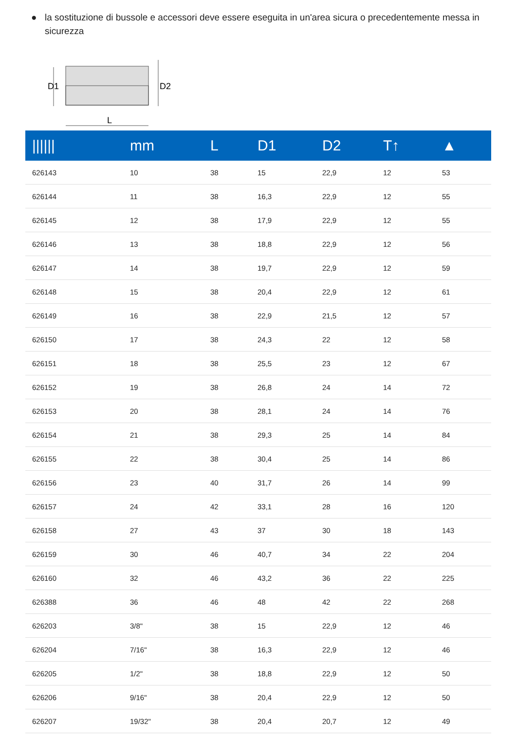● la sostituzione di bussole e accessori deve essere eseguita in un'area sicura o precedentemente messa in sicurezza
D1
D2
L
| ////// | mm | L | D1 | D2 | T↑ | ▲ |
| --- | --- | --- | --- | --- | --- | --- |
| 626143 | 10 | 38 | 15 | 22,9 | 12 | 53 |
| 626144 | 11 | 38 | 16,3 | 22,9 | 12 | 55 |
| 626145 | 12 | 38 | 17,9 | 22,9 | 12 | 55 |
| 626146 | 13 | 38 | 18,8 | 22,9 | 12 | 56 |
| 626147 | 14 | 38 | 19,7 | 22,9 | 12 | 59 |
| 626148 | 15 | 38 | 20,4 | 22,9 | 12 | 61 |
| 626149 | 16 | 38 | 22,9 | 21,5 | 12 | 57 |
| 626150 | 17 | 38 | 24,3 | 22 | 12 | 58 |
| 626151 | 18 | 38 | 25,5 | 23 | 12 | 67 |
| 626152 | 19 | 38 | 26,8 | 24 | 14 | 72 |
| 626153 | 20 | 38 | 28,1 | 24 | 14 | 76 |
| 626154 | 21 | 38 | 29,3 | 25 | 14 | 84 |
| 626155 | 22 | 38 | 30,4 | 25 | 14 | 86 |
| 626156 | 23 | 40 | 31,7 | 26 | 14 | 99 |
| 626157 | 24 | 42 | 33,1 | 28 | 16 | 120 |
| 626158 | 27 | 43 | 37 | 30 | 18 | 143 |
| 626159 | 30 | 46 | 40,7 | 34 | 22 | 204 |
| 626160 | 32 | 46 | 43,2 | 36 | 22 | 225 |
| 626388 | 36 | 46 | 48 | 42 | 22 | 268 |
| 626203 | 3/8" | 38 | 15 | 22,9 | 12 | 46 |
| 626204 | 7/16" | 38 | 16,3 | 22,9 | 12 | 46 |
| 626205 | 1/2" | 38 | 18,8 | 22,9 | 12 | 50 |
| 626206 | 9/16" | 38 | 20,4 | 22,9 | 12 | 50 |
| 626207 | 19/32" | 38 | 20,4 | 20,7 | 12 | 49 |